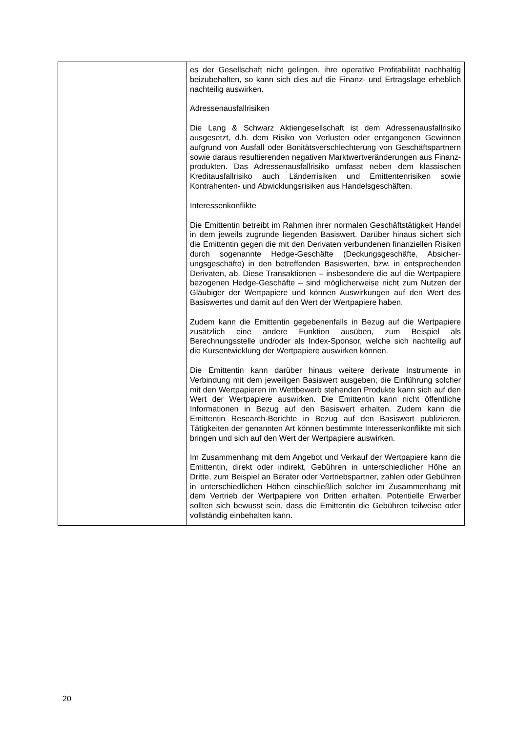| | | es der Gesellschaft nicht gelingen, ihre operative Profitabilität nachhaltig beizubehalten, so kann sich dies auf die Finanz- und Ertragslage erheblich nachteilig auswirken. Adressenausfallrisiken Die Lang & Schwarz Aktiengesellschaft ist dem Adressen­ausfallrisiko ausgesetzt, d.h. dem Risiko von Verlusten oder entgangenen Gewinnen aufgrund von Ausfall oder Bonitäts­verschlechterung von Geschäftspartnern sowie daraus resultierenden negativen Marktwertveränderungen aus Finanz­produkten. Das Adressenausfallrisiko umfasst neben dem klassischen Kreditausfallrisiko auch Länderrisiken und Emittentenrisiken sowie Kontrahenten- und Abwicklungsrisiken aus Handelsgeschäften. Interessenkonflikte Die Emittentin betreibt im Rahmen ihrer normalen Geschäftstätigkeit Handel in dem jeweils zugrunde liegenden Basiswert. Darüber hinaus sichert sich die Emittentin gegen die mit den Derivaten verbundenen finanziellen Risiken durch sogenannte Hedge-Geschäfte (Deckungsgeschäfte, Absicher­ungsgeschäfte) in den betreffenden Basiswerten, bzw. in entsprechenden Derivaten, ab. Diese Transaktionen – insbesondere die auf die Wertpapiere bezogenen Hedge-Ge­schäfte – sind möglicherweise nicht zum Nutzen der Gläubiger der Wertpapiere und können Auswirkungen auf den Wert des Basiswertes und damit auf den Wert der Wertpapiere haben. Zudem kann die Emittentin gegebenenfalls in Bezug auf die Wertpapiere zusätzlich eine andere Funktion ausüben, zum Beispiel als Berechnungsstelle und/oder als Index-Sponsor, welche sich nachteilig auf die Kursentwicklung der Wertpapiere auswirken können. Die Emittentin kann darüber hinaus weitere derivate Instrumente in Verbindung mit dem jeweiligen Basiswert ausgeben; die Einführung solcher mit den Wertpapieren im Wettbewerb stehenden Produkte kann sich auf den Wert der Wertpapiere auswirken. Die Emittentin kann nicht öffentliche Informationen in Bezug auf den Basiswert erhalten. Zudem kann die Emittentin Research-Berichte in Bezug auf den Basiswert publizieren. Tätigkeiten der genannten Art können bestimmte Interessenkonflikte mit sich bringen und sich auf den Wert der Wertpapiere auswirken. Im Zusammenhang mit dem Angebot und Verkauf der Wert­papiere kann die Emittentin, direkt oder indirekt, Gebühren in unterschiedlicher Höhe an Dritte, zum Beispiel an Berater oder Vertriebspartner, zahlen oder Gebühren in unterschiedlichen Höhen einschließlich solcher im Zusammenhang mit dem Vertrieb der Wertpapiere von Dritten erhalten. Potentielle Erwerber sollten sich bewusst sein, dass die Emittentin die Gebühren teilweise oder vollständig einbehalten kann. |
20